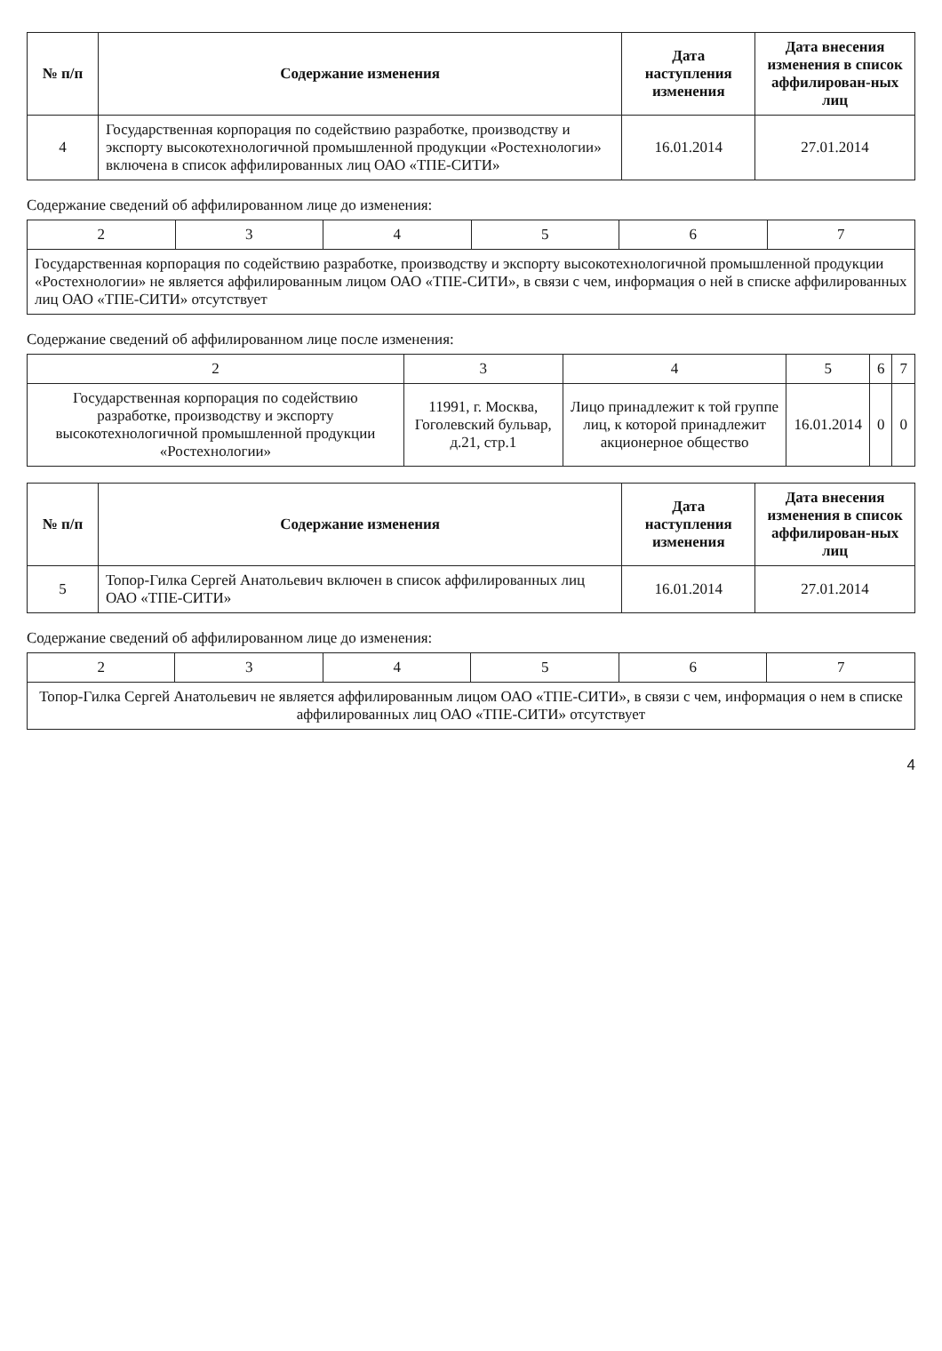| № п/п | Содержание изменения | Дата наступления изменения | Дата внесения изменения в список аффилирован-ных лиц |
| --- | --- | --- | --- |
| 4 | Государственная корпорация по содействию разработке, производству и экспорту высокотехнологичной промышленной продукции «Ростехнологии» включена в список аффилированных лиц ОАО «ТПЕ-СИТИ» | 16.01.2014 | 27.01.2014 |
Содержание сведений об аффилированном лице до изменения:
| 2 | 3 | 4 | 5 | 6 | 7 |
| Государственная корпорация по содействию разработке, производству и экспорту высокотехнологичной промышленной продукции «Ростехнологии» не является аффилированным лицом ОАО «ТПЕ-СИТИ», в связи с чем, информация о ней в списке аффилированных лиц ОАО «ТПЕ-СИТИ» отсутствует | | | | | |
Содержание сведений об аффилированном лице после изменения:
| 2 | 3 | 4 | 5 | 6 | 7 |
| Государственная корпорация по содействию разработке, производству и экспорту высокотехнологичной промышленной продукции «Ростехнологии» | 11991, г. Москва, Гоголевский бульвар, д.21, стр.1 | Лицо принадлежит к той группе лиц, к которой принадлежит акционерное общество | 16.01.2014 | 0 | 0 |
| № п/п | Содержание изменения | Дата наступления изменения | Дата внесения изменения в список аффилирован-ных лиц |
| --- | --- | --- | --- |
| 5 | Топор-Гилка Сергей Анатольевич включен в список аффилированных лиц ОАО «ТПЕ-СИТИ» | 16.01.2014 | 27.01.2014 |
Содержание сведений об аффилированном лице до изменения:
| 2 | 3 | 4 | 5 | 6 | 7 |
| Топор-Гилка Сергей Анатольевич не является аффилированным лицом ОАО «ТПЕ-СИТИ», в связи с чем, информация о нем в списке аффилированных лиц ОАО «ТПЕ-СИТИ» отсутствует | | | | | |
4